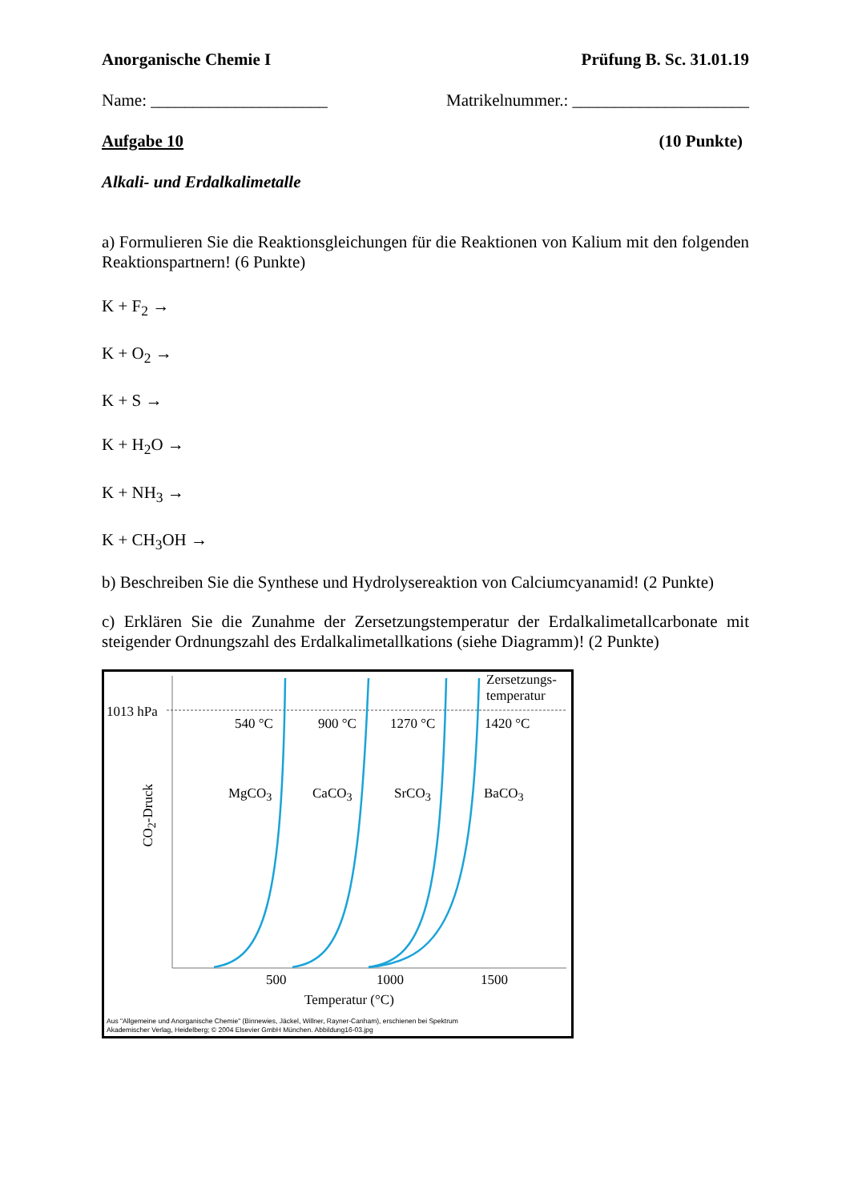Anorganische Chemie I Prüfung B. Sc. 31.01.19
Name: _____________________ Matrikelnummer.: _____________________
Aufgabe 10 (10 Punkte)
Alkali- und Erdalkalimetalle
a) Formulieren Sie die Reaktionsgleichungen für die Reaktionen von Kalium mit den folgenden Reaktionspartnern! (6 Punkte)
K + F<sub>2</sub> →
K + O<sub>2</sub> →
K + S →
K + H<sub>2</sub>O →
K + NH<sub>3</sub> →
K + CH<sub>3</sub>OH →
b) Beschreiben Sie die Synthese und Hydrolysereaktion von Calciumcyanamid! (2 Punkte)
c) Erklären Sie die Zunahme der Zersetzungstemperatur der Erdalkalimetallcarbonate mit steigender Ordnungszahl des Erdalkalimetallkations (siehe Diagramm)! (2 Punkte)
1013 hPa
Zersetzungs-
temperatur
540 °C 900 °C 1270 °C 1420 °C
MgCO<sub>3</sub> CaCO<sub>3</sub> SrCO<sub>3</sub> BaCO<sub>3</sub>
CO<sub>2</sub>-Druck
500 1000 1500
Temperatur (°C)
Aus "Allgemeine und Anorganische Chemie" (Binnewies, Jäckel, Willner, Rayner-Canham), erschienen bei Spektrum
Akademischer Verlag, Heidelberg; © 2004 Elsevier GmbH München. Abbildung16-03.jpg